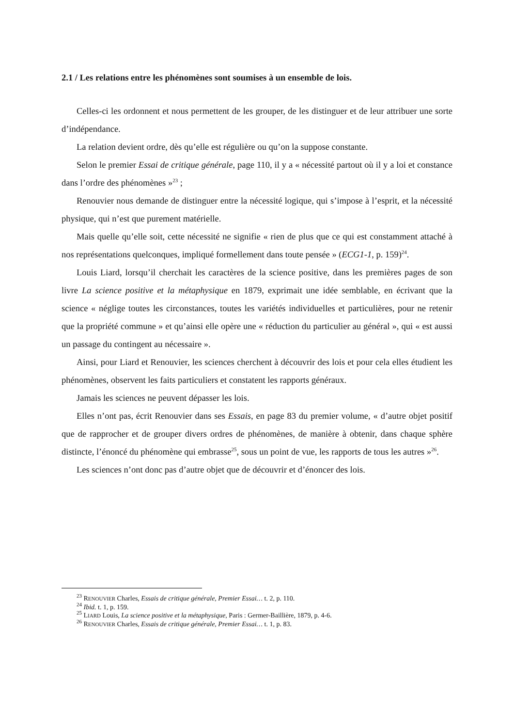2.1 / Les relations entre les phénomènes sont soumises à un ensemble de lois.
Celles-ci les ordonnent et nous permettent de les grouper, de les distinguer et de leur attribuer une sorte d’indépendance.
La relation devient ordre, dès qu’elle est régulière ou qu’on la suppose constante.
Selon le premier Essai de critique générale, page 110, il y a « nécessité partout où il y a loi et constance dans l’ordre des phénomènes »<sup>23</sup> ;
Renouvier nous demande de distinguer entre la nécessité logique, qui s’impose à l’esprit, et la nécessité physique, qui n’est que purement matérielle.
Mais quelle qu’elle soit, cette nécessité ne signifie « rien de plus que ce qui est constamment attaché à nos représentations quelconques, impliqué formellement dans toute pensée » (ECG1-1, p. 159)<sup>24</sup>.
Louis Liard, lorsqu’il cherchait les caractères de la science positive, dans les premières pages de son livre La science positive et la métaphysique en 1879, exprimait une idée semblable, en écrivant que la science « néglige toutes les circonstances, toutes les variétés individuelles et particulières, pour ne retenir que la propriété commune » et qu’ainsi elle opère une « réduction du particulier au général », qui « est aussi un passage du contingent au nécessaire ».
Ainsi, pour Liard et Renouvier, les sciences cherchent à découvrir des lois et pour cela elles étudient les phénomènes, observent les faits particuliers et constatent les rapports généraux.
Jamais les sciences ne peuvent dépasser les lois.
Elles n’ont pas, écrit Renouvier dans ses Essais, en page 83 du premier volume, « d’autre objet positif que de rapprocher et de grouper divers ordres de phénomènes, de manière à obtenir, dans chaque sphère distincte, l’énoncé du phénomène qui embrasse<sup>25</sup>, sous un point de vue, les rapports de tous les autres »<sup>26</sup>.
Les sciences n’ont donc pas d’autre objet que de découvrir et d’énoncer des lois.
<sup>23</sup> RENOUVIER Charles, Essais de critique générale, Premier Essai… t. 2, p. 110.
<sup>24</sup> Ibid. t. 1, p. 159.
<sup>25</sup> LIARD Louis, La science positive et la métaphysique, Paris : Germer-Baillière, 1879, p. 4-6.
<sup>26</sup> RENOUVIER Charles, Essais de critique générale, Premier Essai… t. 1, p. 83.